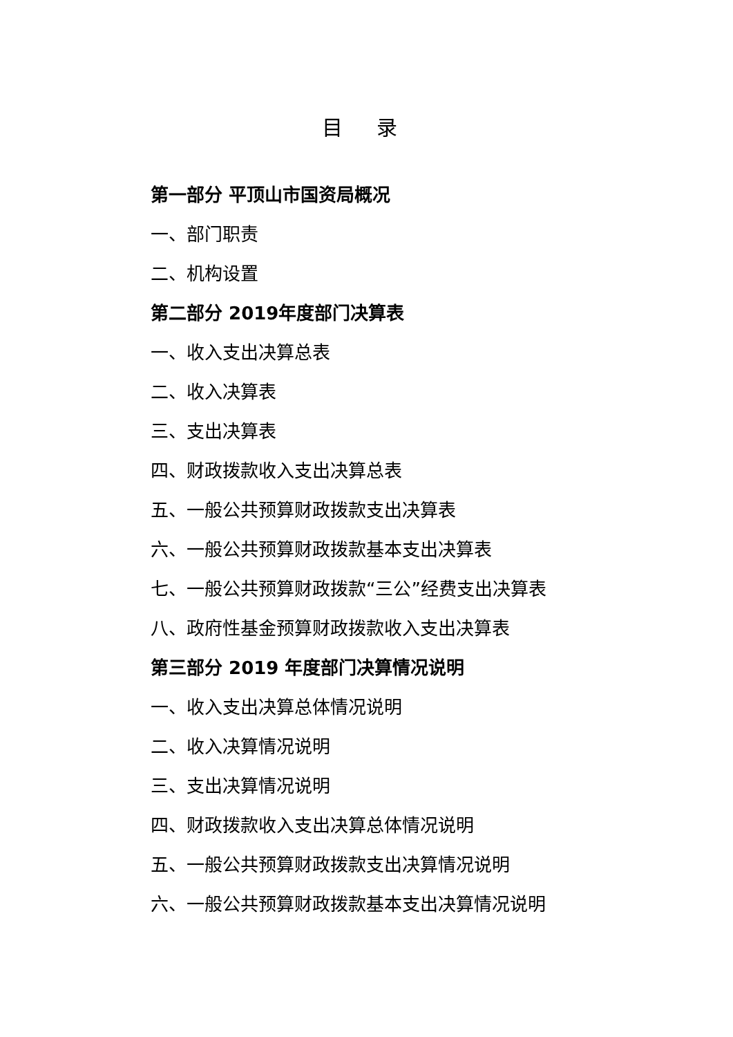目 录
第一部分 平顶山市国资局概况
一、部门职责
二、机构设置
第二部分 2019年度部门决算表
一、收入支出决算总表
二、收入决算表
三、支出决算表
四、财政拨款收入支出决算总表
五、一般公共预算财政拨款支出决算表
六、一般公共预算财政拨款基本支出决算表
七、一般公共预算财政拨款“三公”经费支出决算表
八、政府性基金预算财政拨款收入支出决算表
第三部分 2019 年度部门决算情况说明
一、收入支出决算总体情况说明
二、收入决算情况说明
三、支出决算情况说明
四、财政拨款收入支出决算总体情况说明
五、一般公共预算财政拨款支出决算情况说明
六、一般公共预算财政拨款基本支出决算情况说明